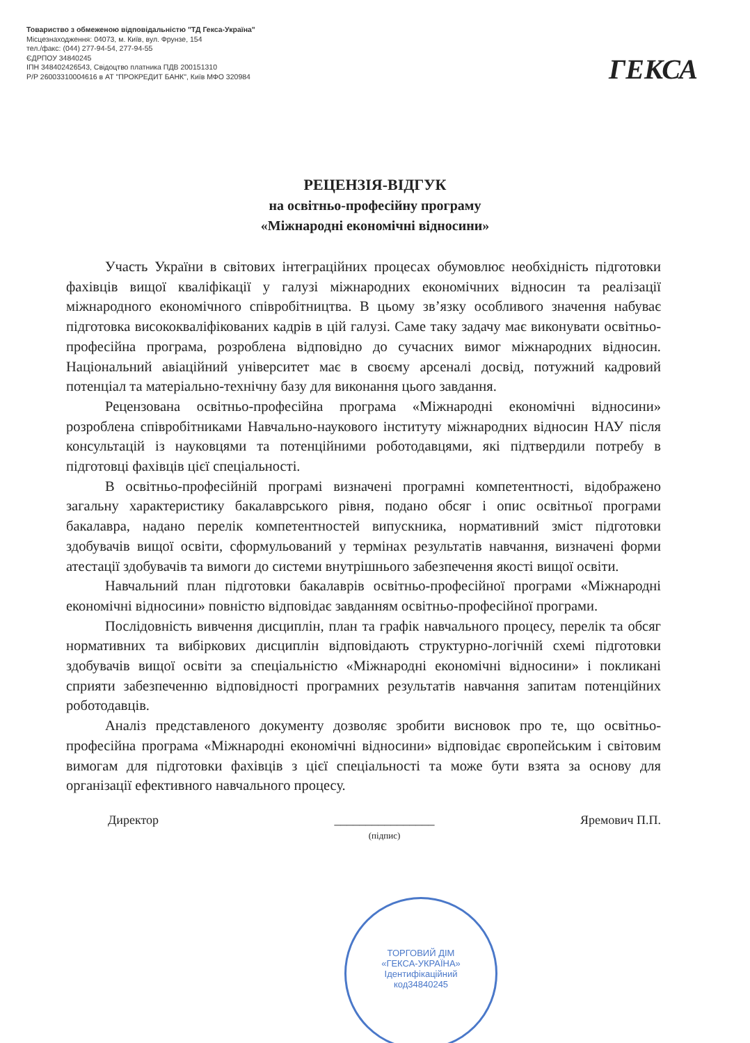Товариство з обмеженою відповідальністю "ТД Гекса-Україна"
Місцезнаходження: 04073, м. Київ, вул. Фрунзе, 154
тел./факс: (044) 277-94-54, 277-94-55
ЄДРПОУ 34840245
ІПН 348402426543, Свідоцтво платника ПДВ 200151310
Р/Р 26003310004616 в АТ "ПРОКРЕДИТ БАНК", Київ МФО 320984
ГЕКСА
РЕЦЕНЗІЯ-ВІДГУК
на освітньо-професійну програму
«Міжнародні економічні відносини»
Участь України в світових інтеграційних процесах обумовлює необхідність підготовки фахівців вищої кваліфікації у галузі міжнародних економічних відносин та реалізації міжнародного економічного співробітництва. В цьому зв’язку особливого значення набуває підготовка висококваліфікованих кадрів в цій галузі. Саме таку задачу має виконувати освітньо-професійна програма, розроблена відповідно до сучасних вимог міжнародних відносин. Національний авіаційний університет має в своєму арсеналі досвід, потужний кадровий потенціал та матеріально-технічну базу для виконання цього завдання.
Рецензована освітньо-професійна програма «Міжнародні економічні відносини» розроблена співробітниками Навчально-наукового інституту міжнародних відносин НАУ після консультацій із науковцями та потенційними роботодавцями, які підтвердили потребу в підготовці фахівців цієї спеціальності.
В освітньо-професійній програмі визначені програмні компетентності, відображено загальну характеристику бакалаврського рівня, подано обсяг і опис освітньої програми бакалавра, надано перелік компетентностей випускника, нормативний зміст підготовки здобувачів вищої освіти, сформульований у термінах результатів навчання, визначені форми атестації здобувачів та вимоги до системи внутрішнього забезпечення якості вищої освіти.
Навчальний план підготовки бакалаврів освітньо-професійної програми «Міжнародні економічні відносини» повністю відповідає завданням освітньо-професійної програми.
Послідовність вивчення дисциплін, план та графік навчального процесу, перелік та обсяг нормативних та вибіркових дисциплін відповідають структурно-логічній схемі підготовки здобувачів вищої освіти за спеціальністю «Міжнародні економічні відносини» і покликані сприяти забезпеченню відповідності програмних результатів навчання запитам потенційних роботодавців.
Аналіз представленого документу дозволяє зробити висновок про те, що освітньо-професійна програма «Міжнародні економічні відносини» відповідає європейським і світовим вимогам для підготовки фахівців з цієї спеціальності та може бути взята за основу для організації ефективного навчального процесу.
Директор ________________
(підпис)
Яремович П.П.
ТОРГОВИЙ ДІМ
«ГЕКСА-УКРАЇНА»
Ідентифікаційний
код34840245